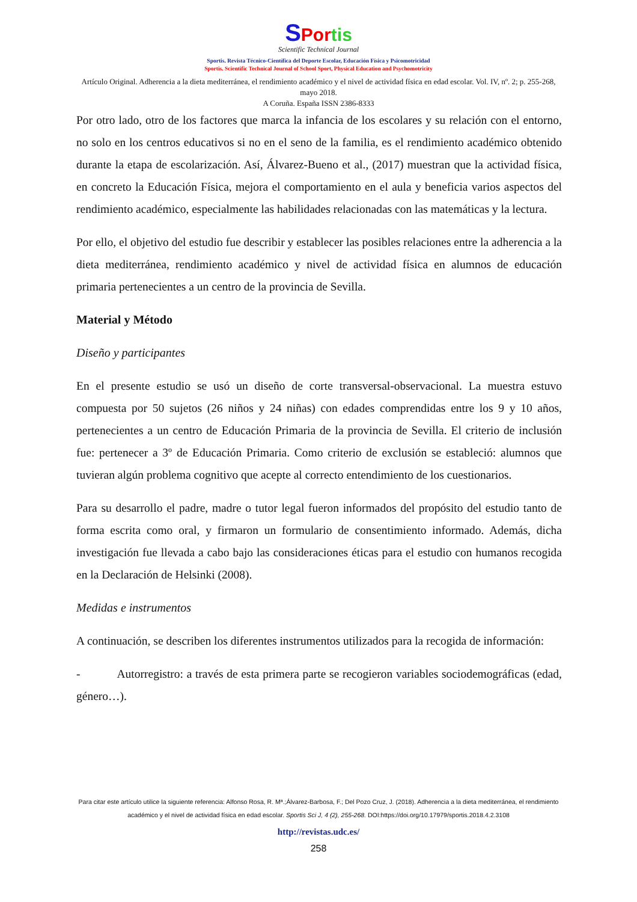SPor tis
Scientific Technical Journal
Sportis. Revista Técnico-Científica del Deporte Escolar, Educación Física y Psicomotricidad
Sportis. Scientific Technical Journal of School Sport, Physical Education and Psychomotricity
Artículo Original. Adherencia a la dieta mediterránea, el rendimiento académico y el nivel de actividad física en edad escolar. Vol. IV, nº. 2; p. 255-268, mayo 2018.
A Coruña. España ISSN 2386-8333
Por otro lado, otro de los factores que marca la infancia de los escolares y su relación con el entorno, no solo en los centros educativos si no en el seno de la familia, es el rendimiento académico obtenido durante la etapa de escolarización. Así, Álvarez-Bueno et al., (2017) muestran que la actividad física, en concreto la Educación Física, mejora el comportamiento en el aula y beneficia varios aspectos del rendimiento académico, especialmente las habilidades relacionadas con las matemáticas y la lectura.
Por ello, el objetivo del estudio fue describir y establecer las posibles relaciones entre la adherencia a la dieta mediterránea, rendimiento académico y nivel de actividad física en alumnos de educación primaria pertenecientes a un centro de la provincia de Sevilla.
Material y Método
Diseño y participantes
En el presente estudio se usó un diseño de corte transversal-observacional. La muestra estuvo compuesta por 50 sujetos (26 niños y 24 niñas) con edades comprendidas entre los 9 y 10 años, pertenecientes a un centro de Educación Primaria de la provincia de Sevilla. El criterio de inclusión fue: pertenecer a 3º de Educación Primaria. Como criterio de exclusión se estableció: alumnos que tuvieran algún problema cognitivo que acepte al correcto entendimiento de los cuestionarios.
Para su desarrollo el padre, madre o tutor legal fueron informados del propósito del estudio tanto de forma escrita como oral, y firmaron un formulario de consentimiento informado. Además, dicha investigación fue llevada a cabo bajo las consideraciones éticas para el estudio con humanos recogida en la Declaración de Helsinki (2008).
Medidas e instrumentos
A continuación, se describen los diferentes instrumentos utilizados para la recogida de información:
- Autorregistro: a través de esta primera parte se recogieron variables sociodemográficas (edad, género…).
Para citar este artículo utilice la siguiente referencia: Alfonso Rosa, R. Mª.;Álvarez-Barbosa, F.; Del Pozo Cruz, J. (2018). Adherencia a la dieta mediterránea, el rendimiento académico y el nivel de actividad física en edad escolar. Sportis Sci J, 4 (2), 255-268. DOI:https://doi.org/10.17979/sportis.2018.4.2.3108
http://revistas.udc.es/
258